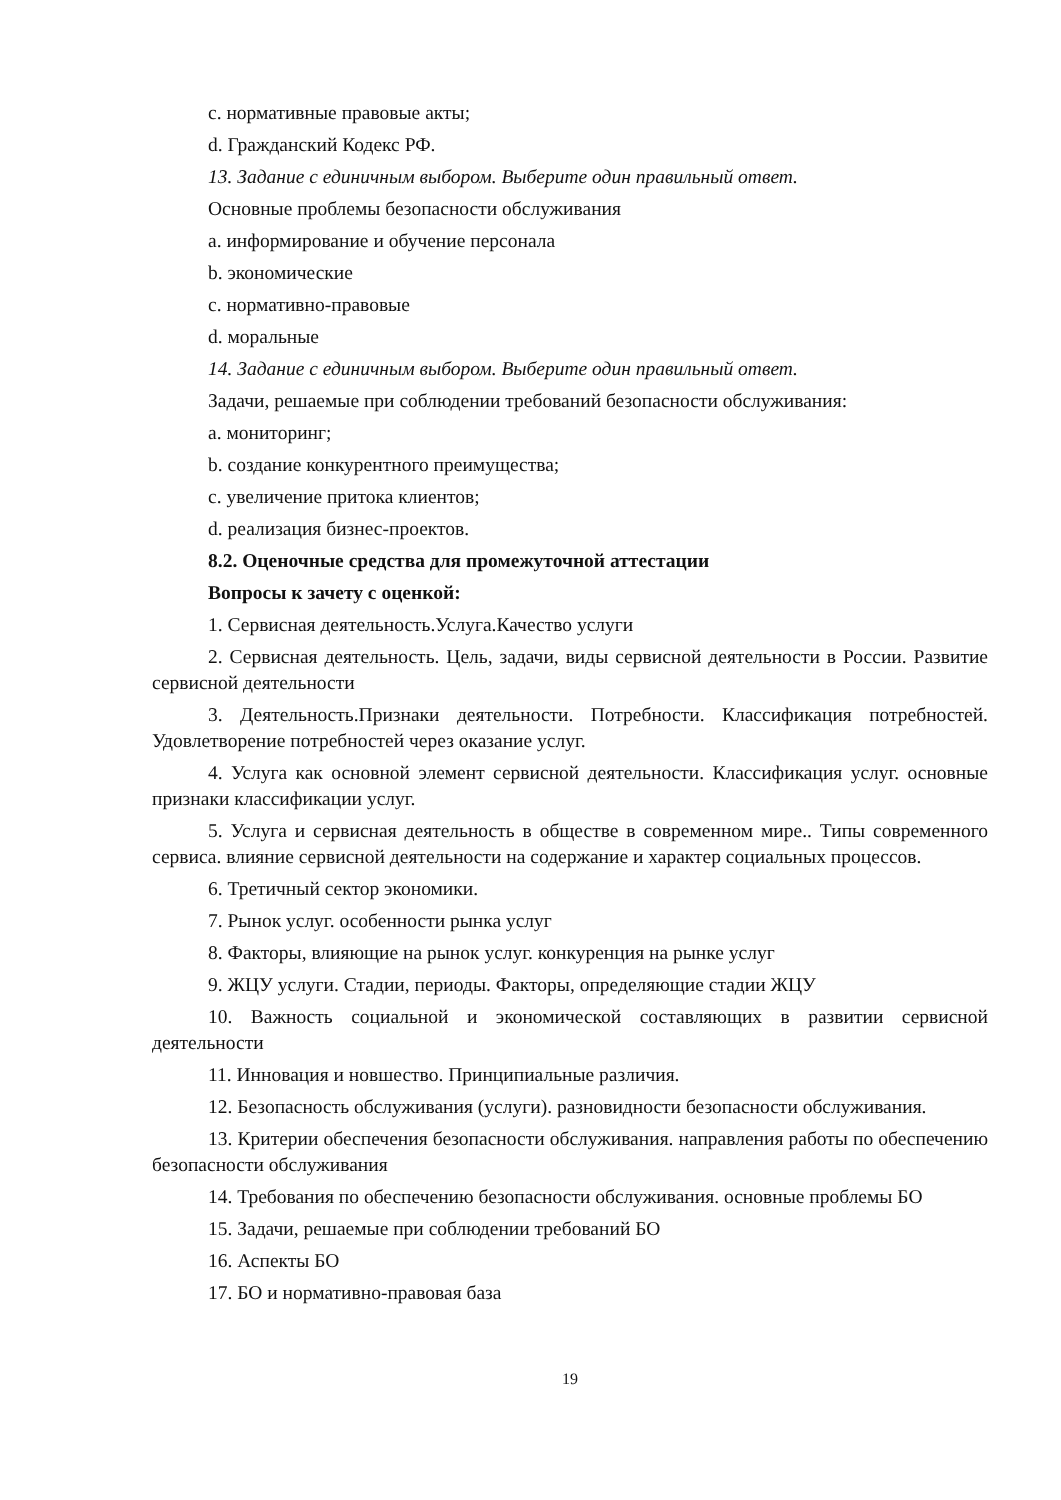с. нормативные правовые акты;
d. Гражданский Кодекс РФ.
13. Задание с единичным выбором. Выберите один правильный ответ.
Основные проблемы безопасности обслуживания
a. информирование и обучение персонала
b. экономические
c. нормативно-правовые
d. моральные
14. Задание с единичным выбором. Выберите один правильный ответ.
Задачи, решаемые при соблюдении требований безопасности обслуживания:
a. мониторинг;
b. создание конкурентного преимущества;
c. увеличение притока клиентов;
d. реализация бизнес-проектов.
8.2. Оценочные средства для промежуточной аттестации
Вопросы к зачету с оценкой:
1. Сервисная деятельность.Услуга.Качество услуги
2. Сервисная деятельность. Цель, задачи, виды сервисной деятельности в России. Развитие сервисной деятельности
3. Деятельность.Признаки деятельности. Потребности. Классификация потребностей. Удовлетворение потребностей через оказание услуг.
4. Услуга как основной элемент сервисной деятельности. Классификация услуг. основные признаки классификации услуг.
5. Услуга и сервисная деятельность в обществе в современном мире.. Типы современного сервиса. влияние сервисной деятельности на содержание и характер социальных процессов.
6. Третичный сектор экономики.
7. Рынок услуг. особенности рынка услуг
8. Факторы, влияющие на рынок услуг. конкуренция на рынке услуг
9. ЖЦУ услуги. Стадии, периоды. Факторы, определяющие стадии ЖЦУ
10. Важность социальной и экономической составляющих в развитии сервисной деятельности
11. Инновация и новшество. Принципиальные различия.
12. Безопасность обслуживания (услуги). разновидности безопасности обслуживания.
13. Критерии обеспечения безопасности обслуживания. направления работы по обеспечению безопасности обслуживания
14. Требования по обеспечению безопасности обслуживания. основные проблемы БО
15. Задачи, решаемые при соблюдении требований БО
16. Аспекты БО
17. БО и нормативно-правовая база
19